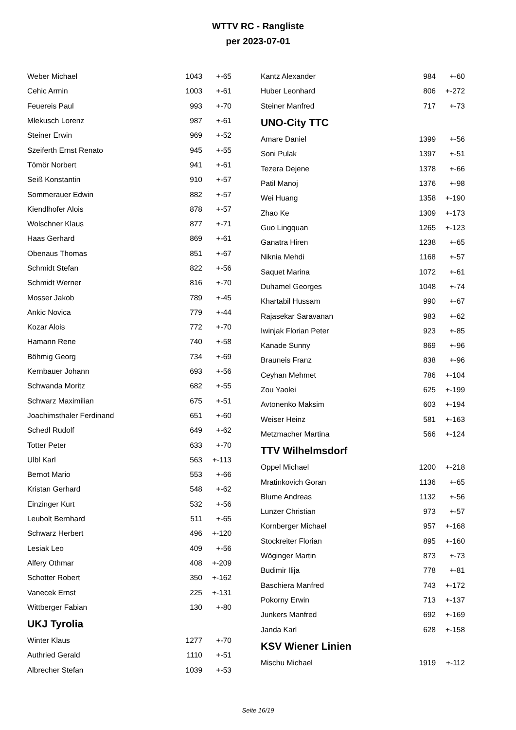WTTV RC - Rangliste
per 2023-07-01
| Weber Michael | 1043 | +-65 |
| Cehic Armin | 1003 | +-61 |
| Feuereis Paul | 993 | +-70 |
| Mlekusch Lorenz | 987 | +-61 |
| Steiner Erwin | 969 | +-52 |
| Szeiferth Ernst Renato | 945 | +-55 |
| Tömör Norbert | 941 | +-61 |
| Seiß Konstantin | 910 | +-57 |
| Sommerauer Edwin | 882 | +-57 |
| Kiendlhofer Alois | 878 | +-57 |
| Wolschner Klaus | 877 | +-71 |
| Haas Gerhard | 869 | +-61 |
| Obenaus Thomas | 851 | +-67 |
| Schmidt Stefan | 822 | +-56 |
| Schmidt Werner | 816 | +-70 |
| Mosser Jakob | 789 | +-45 |
| Ankic Novica | 779 | +-44 |
| Kozar Alois | 772 | +-70 |
| Hamann Rene | 740 | +-58 |
| Böhmig Georg | 734 | +-69 |
| Kernbauer Johann | 693 | +-56 |
| Schwanda Moritz | 682 | +-55 |
| Schwarz Maximilian | 675 | +-51 |
| Joachimsthaler Ferdinand | 651 | +-60 |
| Schedl Rudolf | 649 | +-62 |
| Totter Peter | 633 | +-70 |
| Ulbl Karl | 563 | +-113 |
| Bernot Mario | 553 | +-66 |
| Kristan Gerhard | 548 | +-62 |
| Einzinger Kurt | 532 | +-56 |
| Leubolt Bernhard | 511 | +-65 |
| Schwarz Herbert | 496 | +-120 |
| Lesiak Leo | 409 | +-56 |
| Alfery Othmar | 408 | +-209 |
| Schotter Robert | 350 | +-162 |
| Vanecek Ernst | 225 | +-131 |
| Wittberger Fabian | 130 | +-80 |
UKJ Tyrolia
| Winter Klaus | 1277 | +-70 |
| Authried Gerald | 1110 | +-51 |
| Albrecher Stefan | 1039 | +-53 |
| Kantz Alexander | 984 | +-60 |
| Huber Leonhard | 806 | +-272 |
| Steiner Manfred | 717 | +-73 |
UNO-City TTC
| Amare Daniel | 1399 | +-56 |
| Soni Pulak | 1397 | +-51 |
| Tezera Dejene | 1378 | +-66 |
| Patil Manoj | 1376 | +-98 |
| Wei Huang | 1358 | +-190 |
| Zhao Ke | 1309 | +-173 |
| Guo Lingquan | 1265 | +-123 |
| Ganatra Hiren | 1238 | +-65 |
| Niknia Mehdi | 1168 | +-57 |
| Saquet Marina | 1072 | +-61 |
| Duhamel Georges | 1048 | +-74 |
| Khartabil Hussam | 990 | +-67 |
| Rajasekar Saravanan | 983 | +-62 |
| Iwinjak Florian Peter | 923 | +-85 |
| Kanade Sunny | 869 | +-96 |
| Brauneis Franz | 838 | +-96 |
| Ceyhan Mehmet | 786 | +-104 |
| Zou Yaolei | 625 | +-199 |
| Avtonenko Maksim | 603 | +-194 |
| Weiser Heinz | 581 | +-163 |
| Metzmacher Martina | 566 | +-124 |
TTV Wilhelmsdorf
| Oppel Michael | 1200 | +-218 |
| Mratinkovich Goran | 1136 | +-65 |
| Blume Andreas | 1132 | +-56 |
| Lunzer Christian | 973 | +-57 |
| Kornberger Michael | 957 | +-168 |
| Stockreiter Florian | 895 | +-160 |
| Wöginger Martin | 873 | +-73 |
| Budimir Ilija | 778 | +-81 |
| Baschiera Manfred | 743 | +-172 |
| Pokorny Erwin | 713 | +-137 |
| Junkers Manfred | 692 | +-169 |
| Janda Karl | 628 | +-158 |
KSV Wiener Linien
| Mischu Michael | 1919 | +-112 |
Seite 16/19